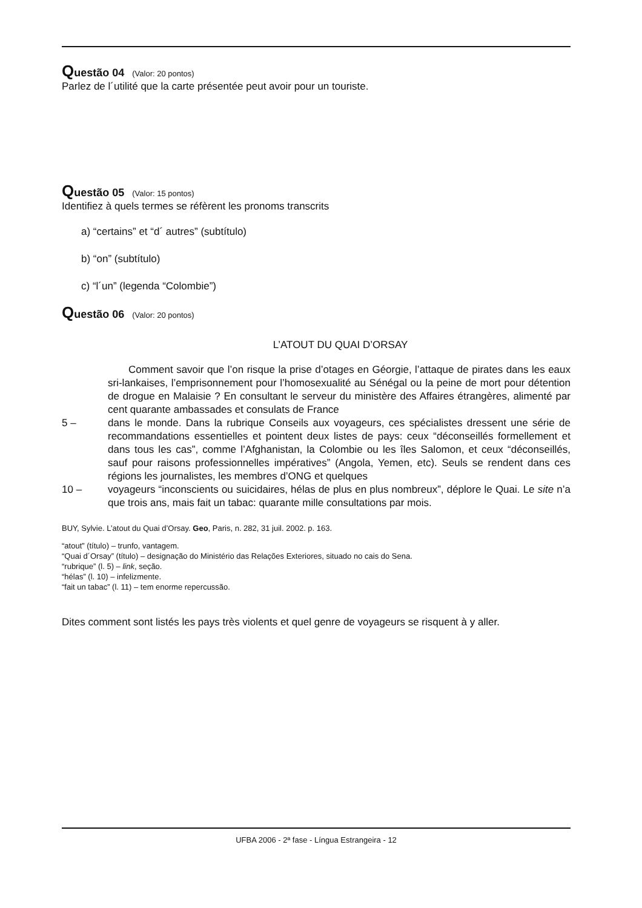Questão 04 (Valor: 20 pontos)
Parlez de l´utilité que la carte présentée peut avoir pour un touriste.
Questão 05 (Valor: 15 pontos)
Identifiez à quels termes se réfèrent les pronoms transcrits
a) “certains” et “d´ autres” (subtítulo)
b) “on” (subtítulo)
c) “l´un” (legenda “Colombie”)
Questão 06 (Valor: 20 pontos)
L’ATOUT DU QUAI D’ORSAY
  Comment savoir que l’on risque la prise d’otages en Géorgie, l’attaque de pirates dans les eaux sri-lankaises, l’emprisonnement pour l’homosexualité au Sénégal ou la peine de mort pour détention de drogue en Malaisie ? En consultant le serveur du ministère des Affaires étrangères, alimenté par cent quarante ambassades et consulats de France
5 – dans le monde. Dans la rubrique Conseils aux voyageurs, ces spécialistes dressent une série de recommandations essentielles et pointent deux listes de pays: ceux “déconseillés formellement et dans tous les cas”, comme l’Afghanistan, la Colombie ou les îles Salomon, et ceux “déconseillés, sauf pour raisons professionnelles impératives” (Angola, Yemen, etc). Seuls se rendent dans ces régions les journalistes, les membres d’ONG et quelques
10 – voyageurs “inconscients ou suicidaires, hélas de plus en plus nombreux”, déplore le Quai. Le site n’a que trois ans, mais fait un tabac: quarante mille consultations par mois.
BUY, Sylvie. L’atout du Quai d’Orsay. Geo, Paris, n. 282, 31 juil. 2002. p. 163.
“atout” (título) – trunfo, vantagem.
“Quai d´Orsay” (título) – designação do Ministério das Relações Exteriores, situado no cais do Sena.
“rubrique” (l. 5) – link, seção.
“hélas” (l. 10) – infelizmente.
“fait un tabac” (l. 11) – tem enorme repercussão.
Dites comment sont listés les pays très violents et quel genre de voyageurs se risquent à y aller.
UFBA 2006 - 2ª fase - Língua Estrangeira - 12